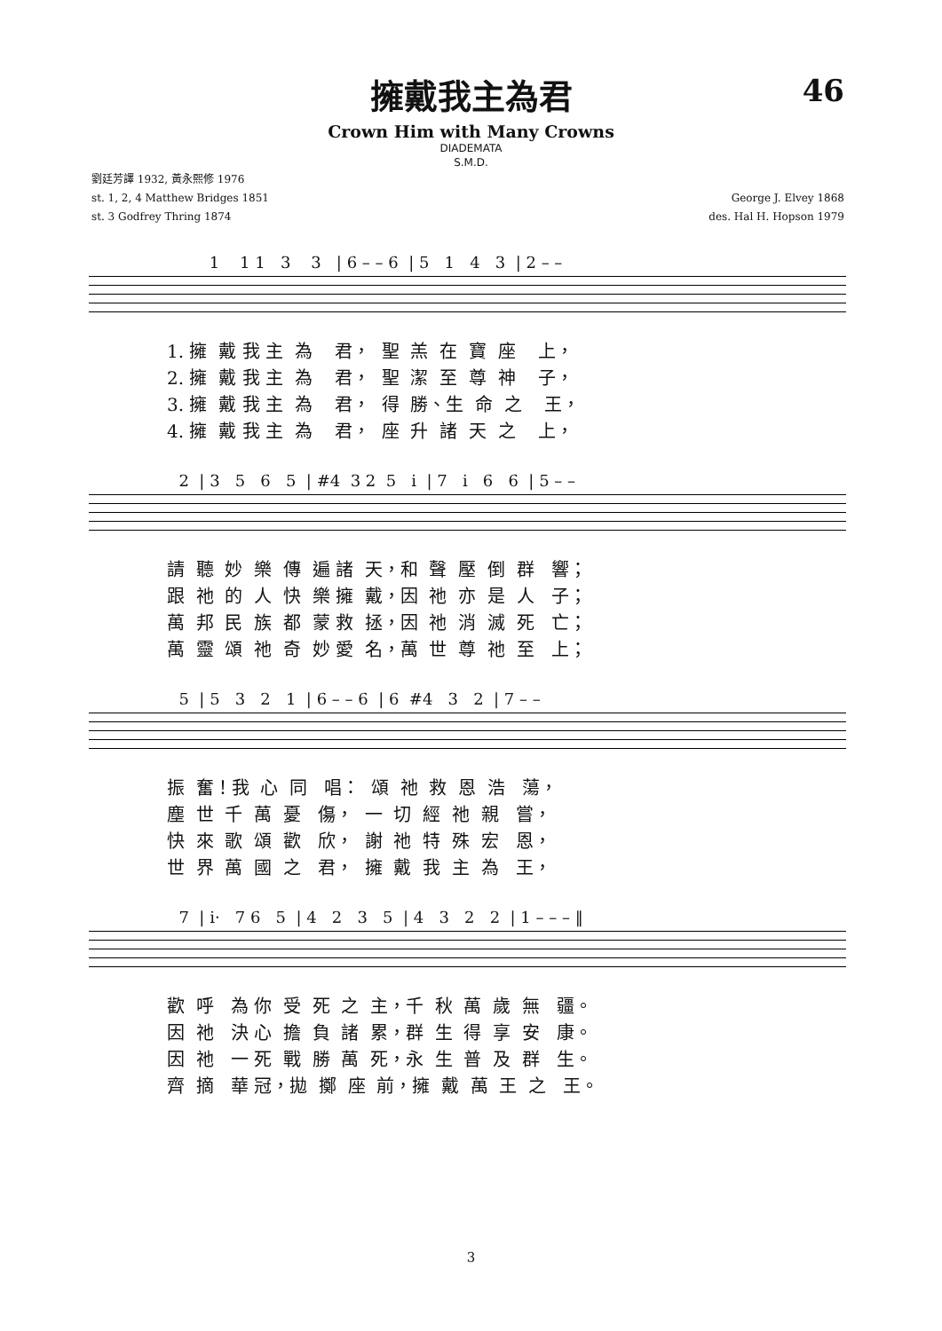擁戴我主為君
46
Crown Him with Many Crowns
DIADEMATA
S.M.D.
劉廷芳譯 1932, 黃永熙修 1976
st. 1, 2, 4 Matthew Bridges 1851
st. 3 Godfrey Thring 1874
George J. Elvey 1868
des. Hal H. Hopson 1979
1 1 1 3 3 | 6 – – 6 | 5 1 4 3 | 2 – –
1. 擁 戴 我 主 為 君， 聖 羔 在 寶 座 上， 2. 擁 戴 我 主 為 君， 聖 潔 至 尊 神 子， 3. 擁 戴 我 主 為 君， 得 勝、生 命 之 王， 4. 擁 戴 我 主 為 君， 座 升 諸 天 之 上，
2 | 3 5 6 5 | #4 3 2 5 i | 7 i 6 6 | 5 – –
請 聽 妙 樂 傳 遍 諸 天，和 聲 壓 倒 群 響； 跟 祂 的 人 快 樂 擁 戴，因 祂 亦 是 人 子； 萬 邦 民 族 都 蒙 救 拯，因 祂 消 滅 死 亡； 萬 靈 頌 祂 奇 妙 愛 名，萬 世 尊 祂 至 上；
5 | 5 3 2 1 | 6 – – 6 | 6 #4 3 2 | 7 – –
振 奮！我 心 同 唱： 頌 祂 救 恩 浩 蕩， 塵 世 千 萬 憂 傷， 一 切 經 祂 親 嘗， 快 來 歌 頌 歡 欣， 謝 祂 特 殊 宏 恩， 世 界 萬 國 之 君， 擁 戴 我 主 為 王，
7 | i· 7 6 5 | 4 2 3 5 | 4 3 2 2 | 1 – – – ‖
歡 呼 為 你 受 死 之 主，千 秋 萬 歲 無 疆。 因 祂 決 心 擔 負 諸 累，群 生 得 享 安 康。 因 祂 一 死 戰 勝 萬 死，永 生 普 及 群 生。 齊 摘 華 冠，拋 擲 座 前，擁 戴 萬 王 之 王。
3